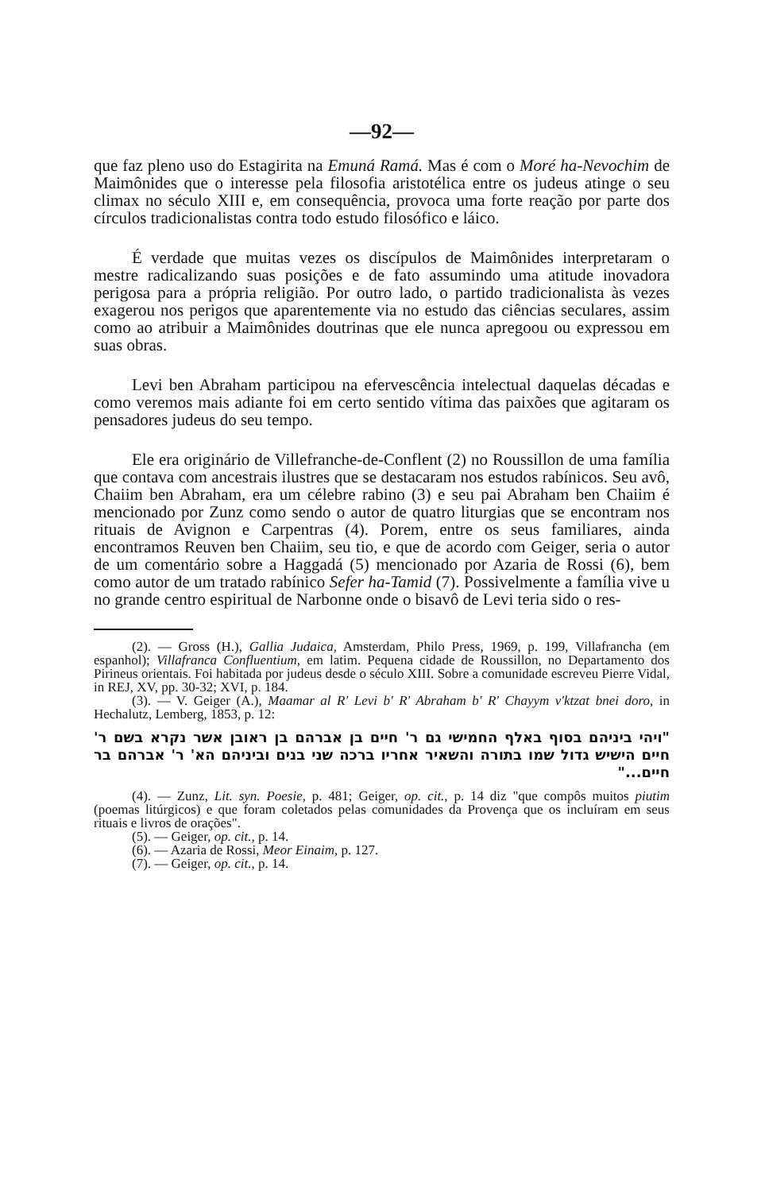—92—
que faz pleno uso do Estagirita na Emuná Ramá. Mas é com o Moré ha-Nevochim de Maimônides que o interesse pela filosofia aristotélica entre os judeus atinge o seu climax no século XIII e, em consequência, provoca uma forte reação por parte dos círculos tradicionalistas contra todo estudo filosófico e láico.
É verdade que muitas vezes os discípulos de Maimônides interpretaram o mestre radicalizando suas posições e de fato assumindo uma atitude inovadora perigosa para a própria religião. Por outro lado, o partido tradicionalista às vezes exagerou nos perigos que aparentemente via no estudo das ciências seculares, assim como ao atribuir a Maimônides doutrinas que ele nunca apregoou ou expressou em suas obras.
Levi ben Abraham participou na efervescência intelectual daquelas décadas e como veremos mais adiante foi em certo sentido vítima das paixões que agitaram os pensadores judeus do seu tempo.
Ele era originário de Villefranche-de-Conflent (2) no Roussillon de uma família que contava com ancestrais ilustres que se destacaram nos estudos rabínicos. Seu avô, Chaiim ben Abraham, era um célebre rabino (3) e seu pai Abraham ben Chaiim é mencionado por Zunz como sendo o autor de quatro liturgias que se encontram nos rituais de Avignon e Carpentras (4). Porem, entre os seus familiares, ainda encontramos Reuven ben Chaiim, seu tio, e que de acordo com Geiger, seria o autor de um comentário sobre a Haggadá (5) mencionado por Azaria de Rossi (6), bem como autor de um tratado rabínico Sefer ha-Tamid (7). Possivelmente a família vive u no grande centro espiritual de Narbonne onde o bisavô de Levi teria sido o res-
(2). — Gross (H.), Gallia Judaica, Amsterdam, Philo Press, 1969, p. 199, Villafrancha (em espanhol); Villafranca Confluentium, em latim. Pequena cidade de Roussillon, no Departamento dos Pirineus orientais. Foi habitada por judeus desde o século XIII. Sobre a comunidade escreveu Pierre Vidal, in REJ, XV, pp. 30-32; XVI, p. 184.
(3). — V. Geiger (A.), Maamar al R' Levi b' R' Abraham b' R' Chayym v'ktzat bnei doro, in Hechalutz, Lemberg, 1853, p. 12:
"ויהי ביניהם בסוף באלף החמישי גם ר' חיים בן אברהם בן ראובן אשר נקרא בשם ר' חיים הישיש גדול שמו בתורה והשאיר אחריו ברכה שני בנים וביניהם הא' ר' אברהם בר חיים..."
(4). — Zunz, Lit. syn. Poesie, p. 481; Geiger, op. cit., p. 14 diz "que compôs muitos piutim (poemas litúrgicos) e que foram coletados pelas comunidades da Provença que os incluíram em seus rituais e livros de orações".
(5). — Geiger, op. cit., p. 14.
(6). — Azaria de Rossi, Meor Einaim, p. 127.
(7). — Geiger, op. cit., p. 14.